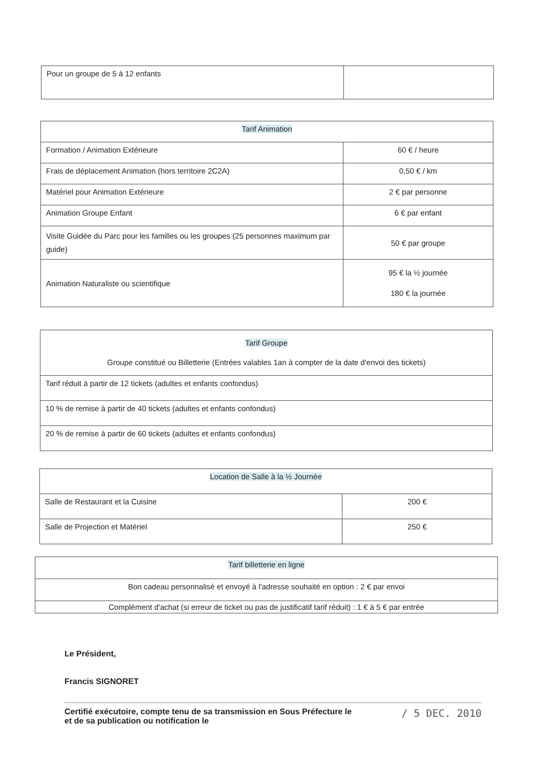| Pour un groupe de 5 à 12 enfants | |
| Tarif Animation | |
| --- | --- |
| Formation / Animation Extérieure | 60 € / heure |
| Frais de déplacement Animation (hors territoire 2C2A) | 0,50 € / km |
| Matériel pour Animation Extérieure | 2 € par personne |
| Animation Groupe Enfant | 6 € par enfant |
| Visite Guidée du Parc pour les familles ou les groupes (25 personnes maximum par guide) | 50 € par groupe |
| Animation Naturaliste ou scientifique | 95 € la ½ journée 180 € la journée |
| Tarif Groupe Groupe constitué ou Billetterie (Entrées valables 1an à compter de la date d'envoi des tickets) |
| --- |
| Tarif réduit à partir de 12 tickets (adultes et enfants confondus) |
| 10 % de remise à partir de 40 tickets (adultes et enfants confondus) |
| 20 % de remise à partir de 60 tickets (adultes et enfants confondus) |
| Location de Salle à la ½ Journée | |
| --- | --- |
| Salle de Restaurant et la Cuisine | 200 € |
| Salle de Projection et Matériel | 250 € |
| Tarif billetterie en ligne |
| --- |
| Bon cadeau personnalisé et envoyé à l'adresse souhaité en option : 2 € par envoi |
| Complément d'achat (si erreur de ticket ou pas de justificatif tarif réduit) : 1 € à 5 € par entrée |
Le Président,
Francis SIGNORET
Certifié exécutoire, compte tenu de sa transmission en Sous Préfecture le
et de sa publication ou notification le
/ 5 DEC. 2010